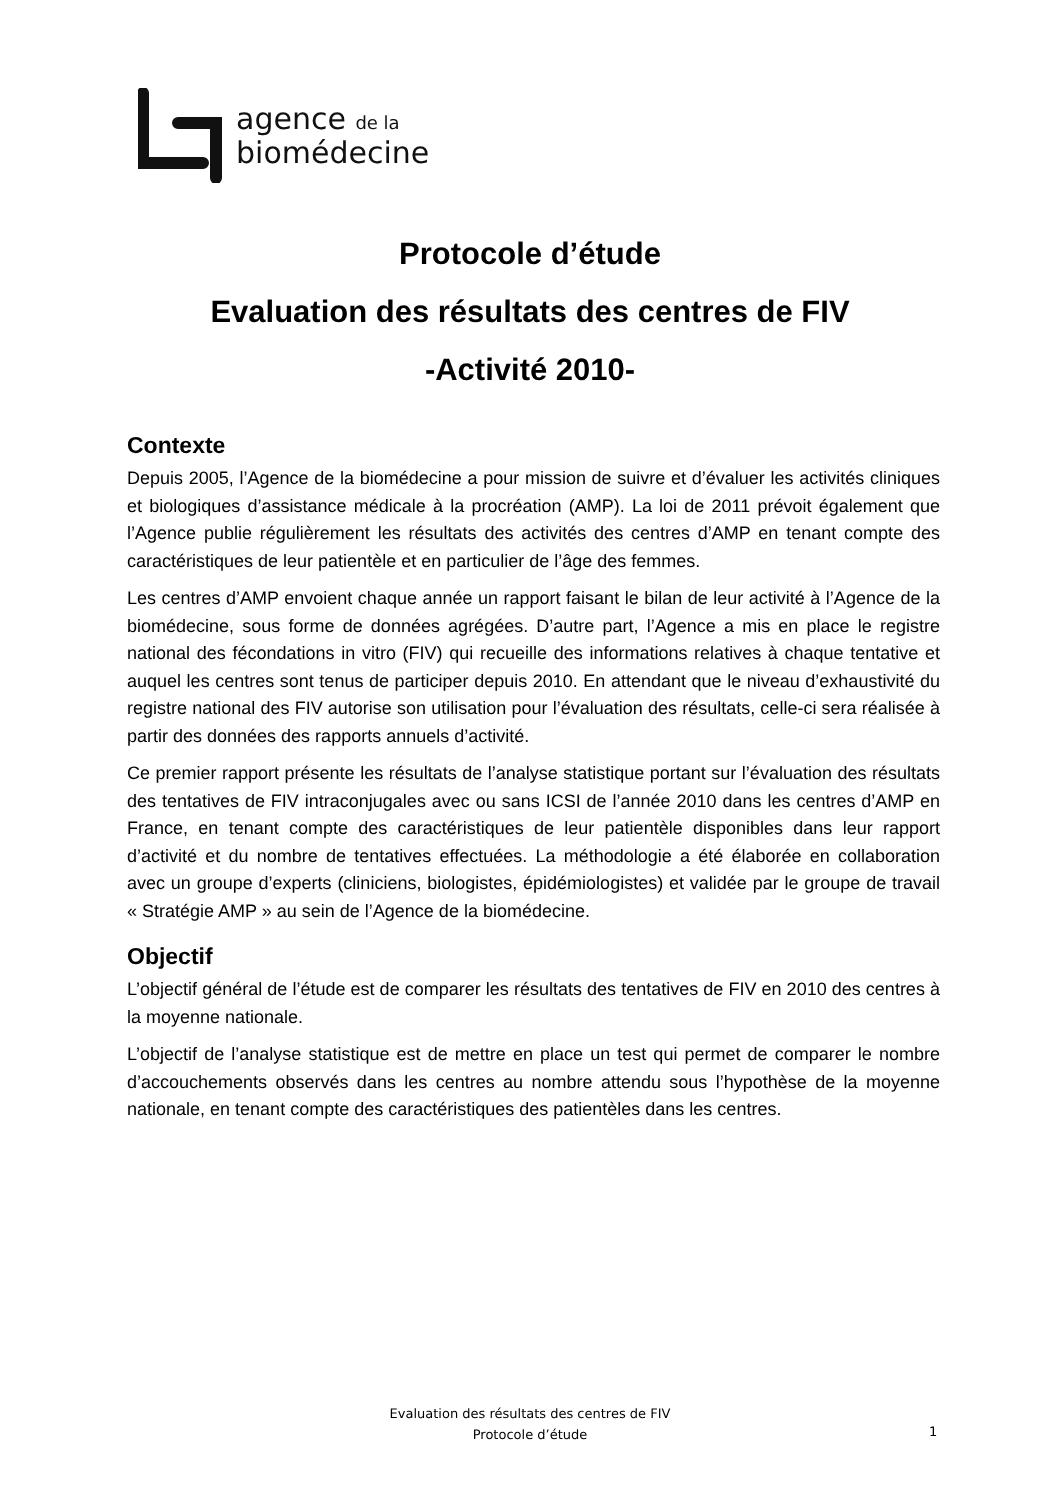agence de la
biomédecine
Protocole d’étude
Evaluation des résultats des centres de FIV
-Activité 2010-
Contexte
Depuis 2005, l’Agence de la biomédecine a pour mission de suivre et d’évaluer les activités cliniques et biologiques d’assistance médicale à la procréation (AMP). La loi de 2011 prévoit également que l’Agence publie régulièrement les résultats des activités des centres d’AMP en tenant compte des caractéristiques de leur patientèle et en particulier de l’âge des femmes.
Les centres d’AMP envoient chaque année un rapport faisant le bilan de leur activité à l’Agence de la biomédecine, sous forme de données agrégées. D’autre part, l’Agence a mis en place le registre national des fécondations in vitro (FIV) qui recueille des informations relatives à chaque tentative et auquel les centres sont tenus de participer depuis 2010. En attendant que le niveau d’exhaustivité du registre national des FIV autorise son utilisation pour l’évaluation des résultats, celle-ci sera réalisée à partir des données des rapports annuels d’activité.
Ce premier rapport présente les résultats de l’analyse statistique portant sur l’évaluation des résultats des tentatives de FIV intraconjugales avec ou sans ICSI de l’année 2010 dans les centres d’AMP en France, en tenant compte des caractéristiques de leur patientèle disponibles dans leur rapport d’activité et du nombre de tentatives effectuées. La méthodologie a été élaborée en collaboration avec un groupe d’experts (cliniciens, biologistes, épidémiologistes) et validée par le groupe de travail « Stratégie AMP » au sein de l’Agence de la biomédecine.
Objectif
L’objectif général de l’étude est de comparer les résultats des tentatives de FIV en 2010 des centres à la moyenne nationale.
L’objectif de l’analyse statistique est de mettre en place un test qui permet de comparer le nombre d’accouchements observés dans les centres au nombre attendu sous l’hypothèse de la moyenne nationale, en tenant compte des caractéristiques des patientèles dans les centres.
Evaluation des résultats des centres de FIV
Protocole d’étude
1